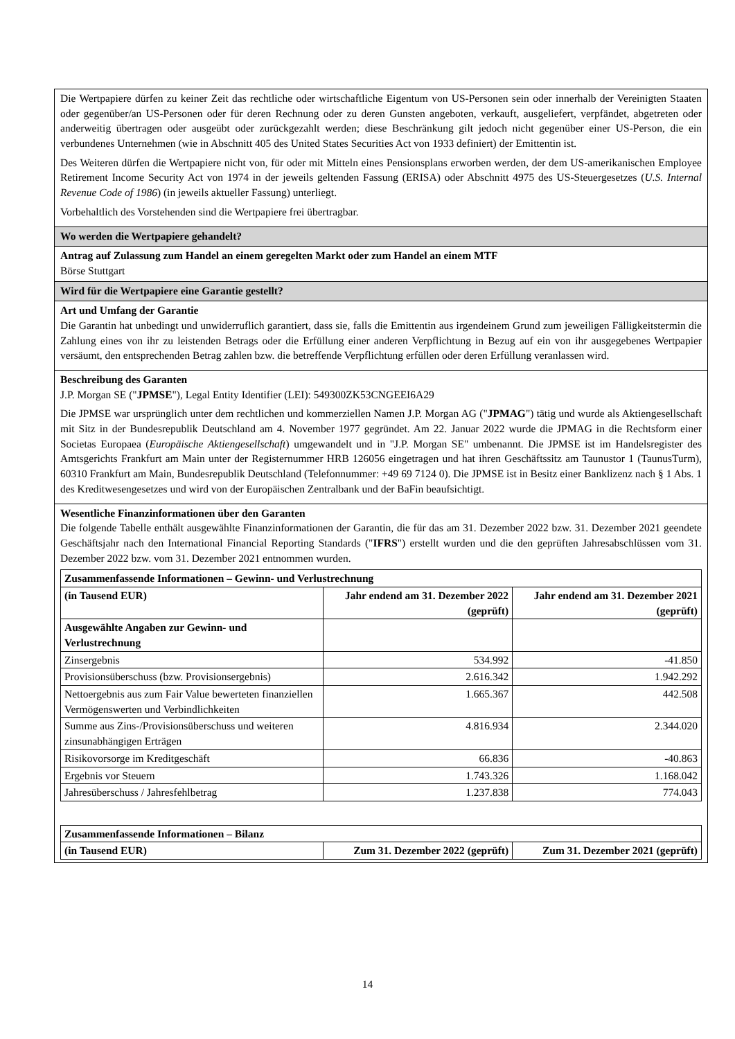Die Wertpapiere dürfen zu keiner Zeit das rechtliche oder wirtschaftliche Eigentum von US-Personen sein oder innerhalb der Vereinigten Staaten oder gegenüber/an US-Personen oder für deren Rechnung oder zu deren Gunsten angeboten, verkauft, ausgeliefert, verpfändet, abgetreten oder anderweitig übertragen oder ausgeübt oder zurückgezahlt werden; diese Beschränkung gilt jedoch nicht gegenüber einer US-Person, die ein verbundenes Unternehmen (wie in Abschnitt 405 des United States Securities Act von 1933 definiert) der Emittentin ist.
Des Weiteren dürfen die Wertpapiere nicht von, für oder mit Mitteln eines Pensionsplans erworben werden, der dem US-amerikanischen Employee Retirement Income Security Act von 1974 in der jeweils geltenden Fassung (ERISA) oder Abschnitt 4975 des US-Steuergesetzes (U.S. Internal Revenue Code of 1986) (in jeweils aktueller Fassung) unterliegt.
Vorbehaltlich des Vorstehenden sind die Wertpapiere frei übertragbar.
Wo werden die Wertpapiere gehandelt?
Antrag auf Zulassung zum Handel an einem geregelten Markt oder zum Handel an einem MTF
Börse Stuttgart
Wird für die Wertpapiere eine Garantie gestellt?
Art und Umfang der Garantie
Die Garantin hat unbedingt und unwiderruflich garantiert, dass sie, falls die Emittentin aus irgendeinem Grund zum jeweiligen Fälligkeitstermin die Zahlung eines von ihr zu leistenden Betrags oder die Erfüllung einer anderen Verpflichtung in Bezug auf ein von ihr ausgegebenes Wertpapier versäumt, den entsprechenden Betrag zahlen bzw. die betreffende Verpflichtung erfüllen oder deren Erfüllung veranlassen wird.
Beschreibung des Garanten
J.P. Morgan SE ("JPMSE"), Legal Entity Identifier (LEI): 549300ZK53CNGEEI6A29
Die JPMSE war ursprünglich unter dem rechtlichen und kommerziellen Namen J.P. Morgan AG ("JPMAG") tätig und wurde als Aktiengesellschaft mit Sitz in der Bundesrepublik Deutschland am 4. November 1977 gegründet. Am 22. Januar 2022 wurde die JPMAG in die Rechtsform einer Societas Europaea (Europäische Aktiengesellschaft) umgewandelt und in "J.P. Morgan SE" umbenannt. Die JPMSE ist im Handelsregister des Amtsgerichts Frankfurt am Main unter der Registernummer HRB 126056 eingetragen und hat ihren Geschäftssitz am Taunustor 1 (TaunusTurm), 60310 Frankfurt am Main, Bundesrepublik Deutschland (Telefonnummer: +49 69 7124 0). Die JPMSE ist in Besitz einer Banklizenz nach § 1 Abs. 1 des Kreditwesengesetzes und wird von der Europäischen Zentralbank und der BaFin beaufsichtigt.
Wesentliche Finanzinformationen über den Garanten
Die folgende Tabelle enthält ausgewählte Finanzinformationen der Garantin, die für das am 31. Dezember 2022 bzw. 31. Dezember 2021 geendete Geschäftsjahr nach den International Financial Reporting Standards ("IFRS") erstellt wurden und die den geprüften Jahresabschlüssen vom 31. Dezember 2022 bzw. vom 31. Dezember 2021 entnommen wurden.
| Zusammenfassende Informationen – Gewinn- und Verlustrechnung | | |
| --- | --- | --- |
| (in Tausend EUR) | Jahr endend am 31. Dezember 2022 (geprüft) | Jahr endend am 31. Dezember 2021 (geprüft) |
| Ausgewählte Angaben zur Gewinn- und Verlustrechnung | | |
| Zinsergebnis | 534.992 | -41.850 |
| Provisionsüberschuss (bzw. Provisionsergebnis) | 2.616.342 | 1.942.292 |
| Nettoergebnis aus zum Fair Value bewerteten finanziellen Vermögenswerten und Verbindlichkeiten | 1.665.367 | 442.508 |
| Summe aus Zins-/Provisionsüberschuss und weiteren zinsunabhängigen Erträgen | 4.816.934 | 2.344.020 |
| Risikovorsorge im Kreditgeschäft | 66.836 | -40.863 |
| Ergebnis vor Steuern | 1.743.326 | 1.168.042 |
| Jahresüberschuss / Jahresfehlbetrag | 1.237.838 | 774.043 |
| Zusammenfassende Informationen – Bilanz | | |
| --- | --- | --- |
| (in Tausend EUR) | Zum 31. Dezember 2022 (geprüft) | Zum 31. Dezember 2021 (geprüft) |
14